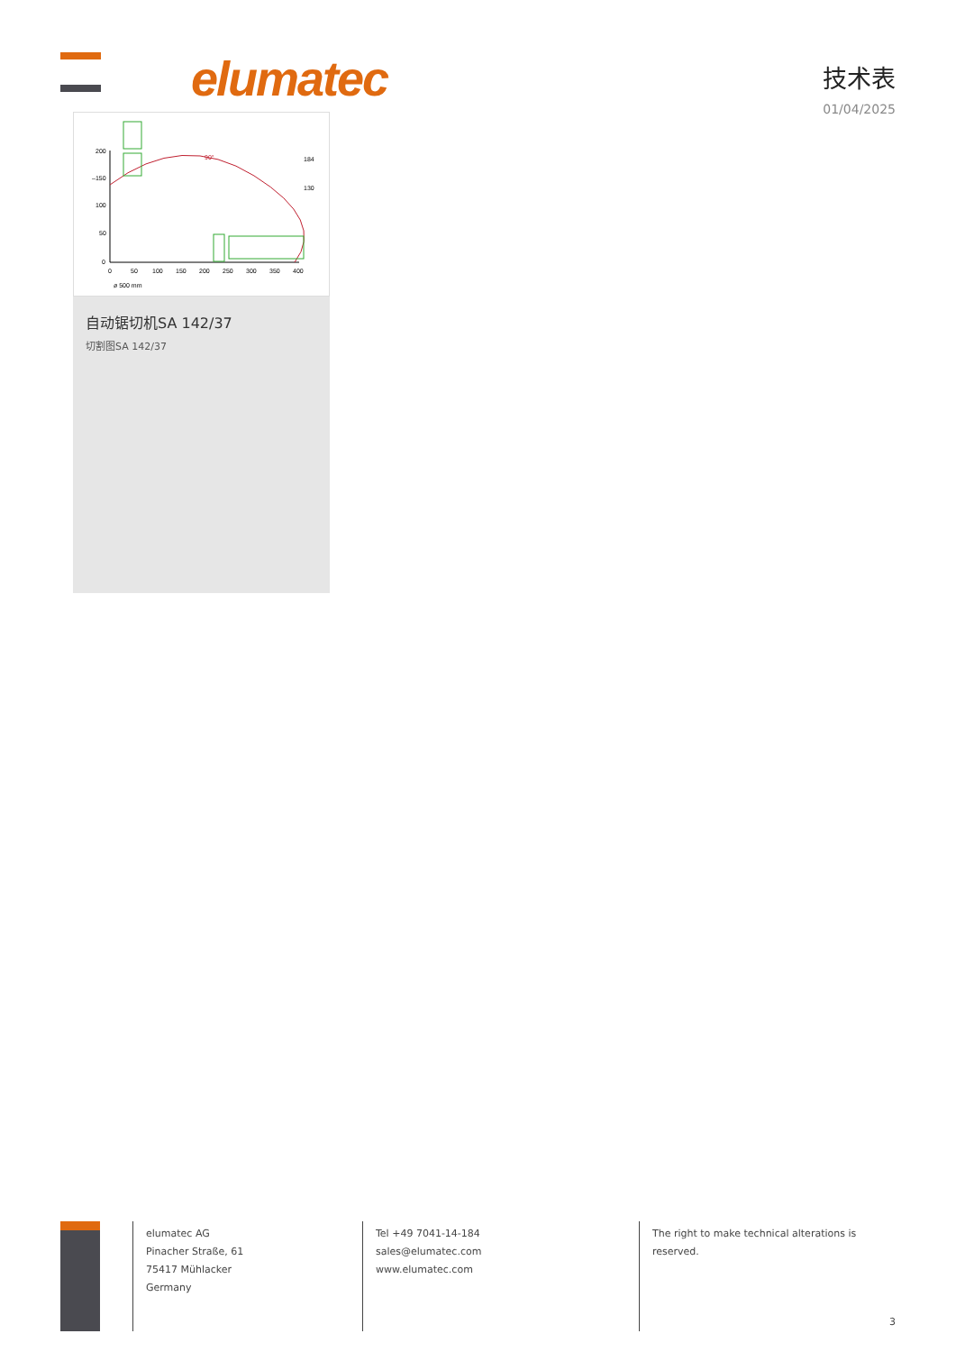elumatec
技术表
01/04/2025
200
–150
100
50
0
0
50
100
150
200
250
300
350
400
184
130
ø 500 mm
90°
自动锯切机SA 142/37
切割图SA 142/37
elumatec AG
Pinacher Straße, 61
75417 Mühlacker
Germany
Tel +49 7041-14-184
sales@elumatec.com
www.elumatec.com
The right to make technical alterations is
reserved.
3